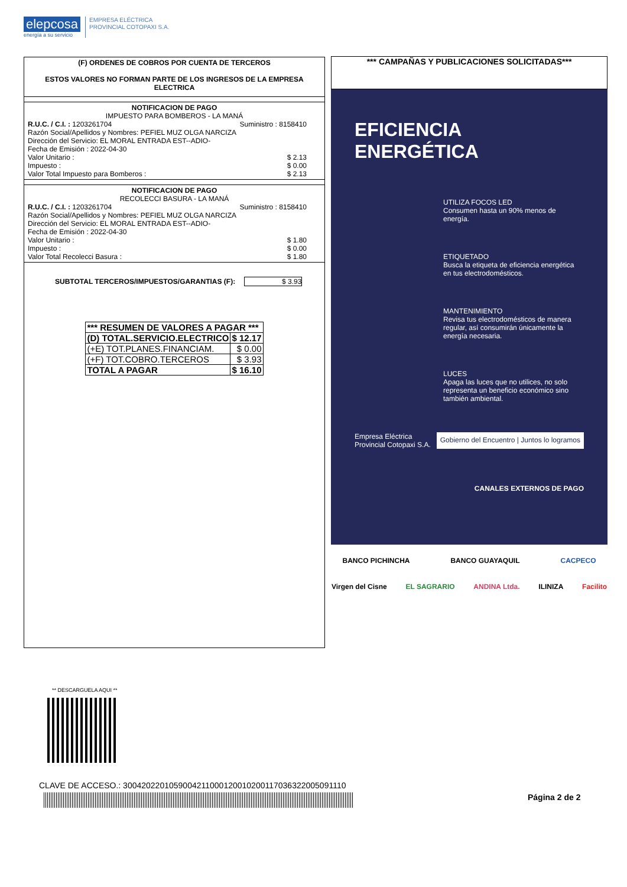elepcosa
energía a su servicio
EMPRESA ELÉCTRICA
PROVINCIAL COTOPAXI S.A.
(F) ORDENES DE COBROS POR CUENTA DE TERCEROS
ESTOS VALORES NO FORMAN PARTE DE LOS INGRESOS DE LA EMPRESA ELECTRICA
NOTIFICACION DE PAGO
IMPUESTO PARA BOMBEROS - LA MANÁ
R.U.C. / C.I. : 1203261704 Suministro : 8158410
Razón Social/Apellidos y Nombres: PEFIEL MUZ OLGA NARCIZA
Dirección del Servicio: EL MORAL ENTRADA EST--ADIO-
Fecha de Emisión : 2022-04-30
Valor Unitario : $ 2.13
Impuesto : $ 0.00
Valor Total Impuesto para Bomberos : $ 2.13
NOTIFICACION DE PAGO
RECOLECCI BASURA - LA MANÁ
R.U.C. / C.I. : 1203261704 Suministro : 8158410
Razón Social/Apellidos y Nombres: PEFIEL MUZ OLGA NARCIZA
Dirección del Servicio: EL MORAL ENTRADA EST--ADIO-
Fecha de Emisión : 2022-04-30
Valor Unitario : $ 1.80
Impuesto : $ 0.00
Valor Total Recolecci Basura : $ 1.80
SUBTOTAL TERCEROS/IMPUESTOS/GARANTIAS (F): $ 3.93
| *** RESUMEN DE VALORES A PAGAR *** | |
| --- | --- |
| (D) TOTAL.SERVICIO.ELECTRICO | $ 12.17 |
| (+E) TOT.PLANES.FINANCIAM. | $ 0.00 |
| (+F) TOT.COBRO.TERCEROS | $ 3.93 |
| TOTAL A PAGAR | $ 16.10 |
*** CAMPAÑAS Y PUBLICACIONES SOLICITADAS***
EFICIENCIA
ENERGÉTICA
UTILIZA FOCOS LED
Consumen hasta un 90% menos de energía.
ETIQUETADO
Busca la etiqueta de eficiencia energética en tus electrodomésticos.
MANTENIMIENTO
Revisa tus electrodomésticos de manera regular, así consumirán únicamente la energía necesaria.
LUCES
Apaga las luces que no utilices, no solo representa un beneficio económico sino también ambiental.
Empresa Eléctrica
Provincial Cotopaxi S.A. Gobierno del Encuentro | Juntos lo logramos
CANALES EXTERNOS DE PAGO
BANCO PICHINCHA BANCO GUAYAQUIL CACPECO Virgen del Cisne EL SAGRARIO ANDINA Ltda. ILINIZA Facilito
** DESCARGUELA AQUI **
CLAVE DE ACCESO.: 3004202201059004211000120010200117036322005091110
Página 2 de 2